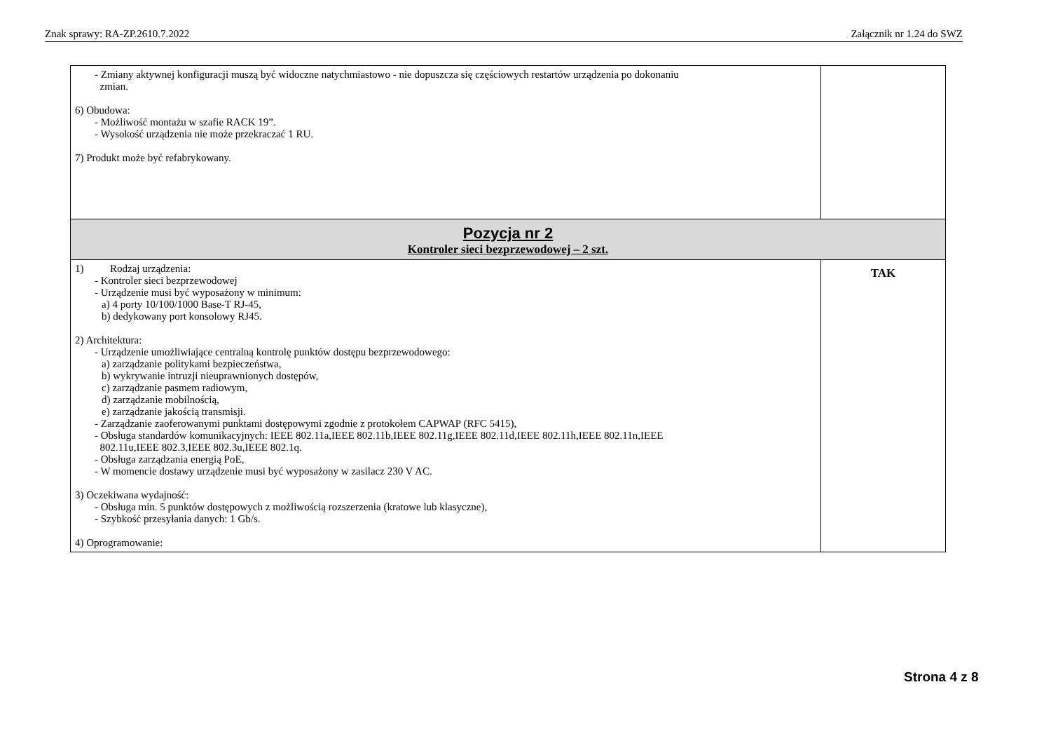Znak sprawy: RA-ZP.2610.7.2022 Załącznik nr 1.24 do SWZ
| - Zmiany aktywnej konfiguracji muszą być widoczne natychmiastowo - nie dopuszcza się częściowych restartów urządzenia po dokonaniu zmian. 6) Obudowa: - Możliwość montażu w szafie RACK 19”. - Wysokość urządzenia nie może przekraczać 1 RU. 7) Produkt może być refabrykowany. | |
| Pozycja nr 2 Kontroler sieci bezprzewodowej – 2 szt. | |
| 1) Rodzaj urządzenia: - Kontroler sieci bezprzewodowej - Urządzenie musi być wyposażony w minimum: a) 4 porty 10/100/1000 Base-T RJ-45, b) dedykowany port konsolowy RJ45. 2) Architektura: - Urządzenie umożliwiające centralną kontrolę punktów dostępu bezprzewodowego: a) zarządzanie politykami bezpieczeństwa, b) wykrywanie intruzji nieuprawnionych dostępów, c) zarządzanie pasmem radiowym, d) zarządzanie mobilnością, e) zarządzanie jakością transmisji. - Zarządzanie zaoferowanymi punktami dostępowymi zgodnie z protokołem CAPWAP (RFC 5415), - Obsługa standardów komunikacyjnych: IEEE 802.11a,IEEE 802.11b,IEEE 802.11g,IEEE 802.11d,IEEE 802.11h,IEEE 802.11n,IEEE 802.11u,IEEE 802.3,IEEE 802.3u,IEEE 802.1q. - Obsługa zarządzania energią PoE, - W momencie dostawy urządzenie musi być wyposażony w zasilacz 230 V AC. 3) Oczekiwana wydajność: - Obsługa min. 5 punktów dostępowych z możliwością rozszerzenia (kratowe lub klasyczne), - Szybkość przesyłania danych: 1 Gb/s. 4) Oprogramowanie: | TAK |
Strona 4 z 8